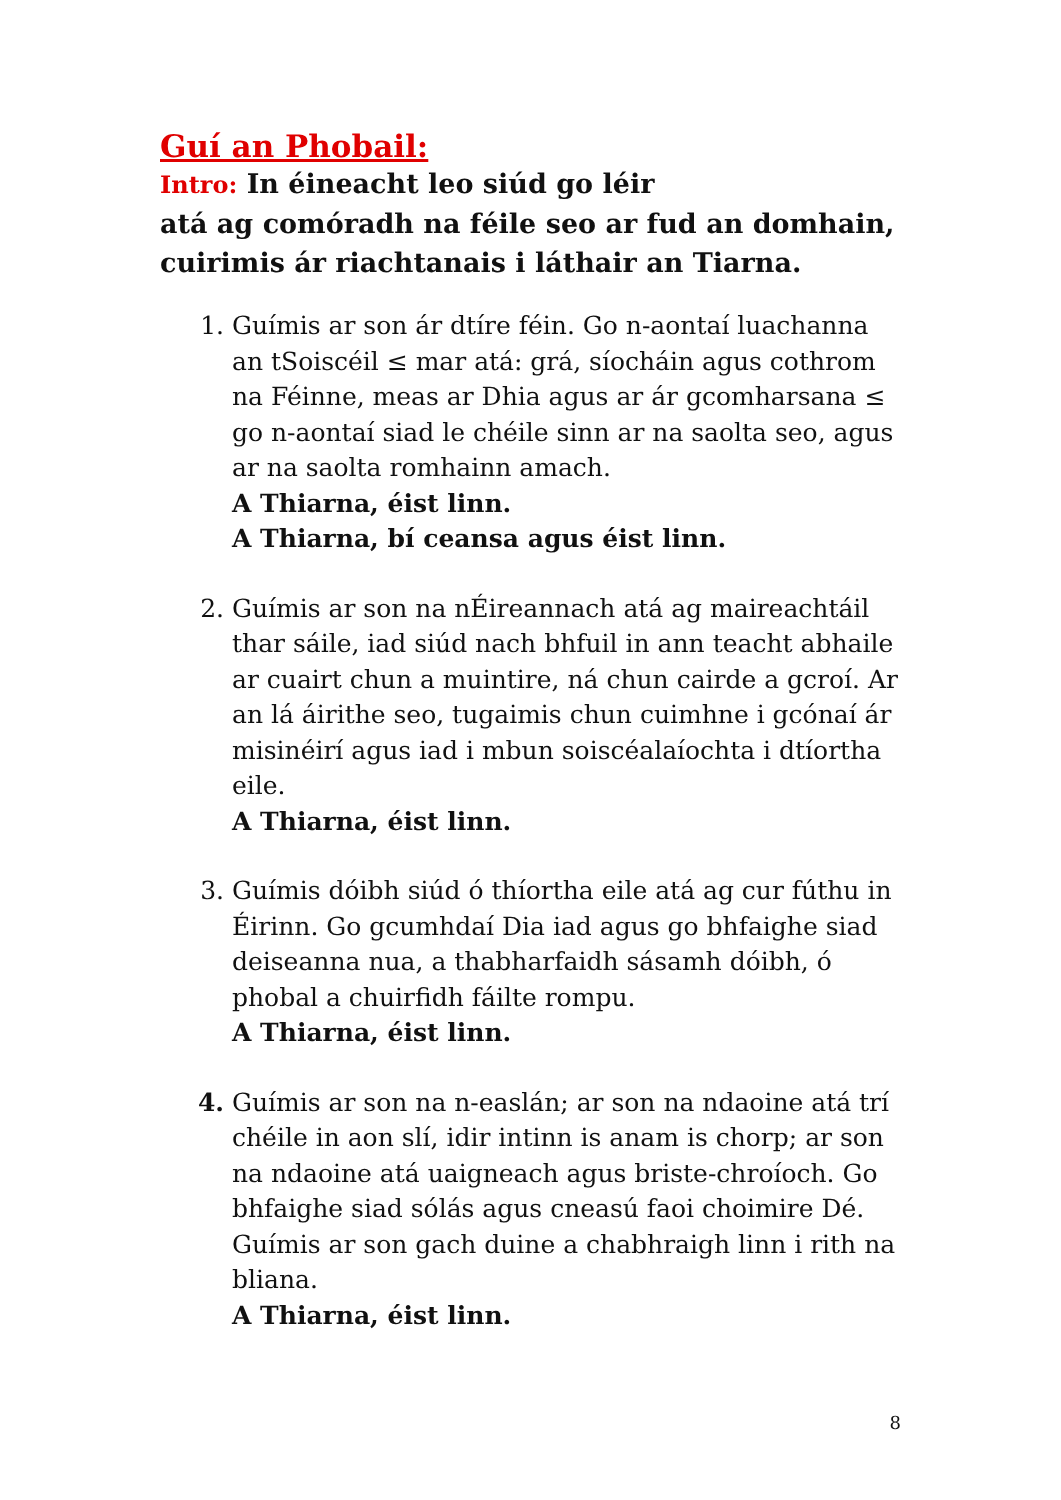Guí an Phobail:
Intro: In éineacht leo siúd go léir
atá ag comóradh na féile seo ar fud an domhain,
cuirimis ár riachtanais i láthair an Tiarna.
1. Guímis ar son ár dtíre féin. Go n-aontaí luachanna an tSoiscéil ≤ mar atá: grá, síocháin agus cothrom na Féinne, meas ar Dhia agus ar ár gcomharsana ≤ go n-aontaí siad le chéile sinn ar na saolta seo, agus ar na saolta romhainn amach.
A Thiarna, éist linn.
A Thiarna, bí ceansa agus éist linn.
2. Guímis ar son na nÉireannach atá ag maireachtáil thar sáile, iad siúd nach bhfuil in ann teacht abhaile ar cuairt chun a muintire, ná chun cairde a gcroí. Ar an lá áirithe seo, tugaimis chun cuimhne i gcónaí ár misinéirí agus iad i mbun soiscéalaíochta i dtíortha eile.
A Thiarna, éist linn.
3. Guímis dóibh siúd ó thíortha eile atá ag cur fúthu in Éirinn. Go gcumhdaí Dia iad agus go bhfaighe siad deiseanna nua, a thabharfaidh sásamh dóibh, ó phobal a chuirfidh fáilte rompu.
A Thiarna, éist linn.
4. Guímis ar son na n-easlán; ar son na ndaoine atá trí chéile in aon slí, idir intinn is anam is chorp; ar son na ndaoine atá uaigneach agus briste-chroíoch. Go bhfaighe siad sólás agus cneasú faoi choimire Dé. Guímis ar son gach duine a chabhraigh linn i rith na bliana.
A Thiarna, éist linn.
8